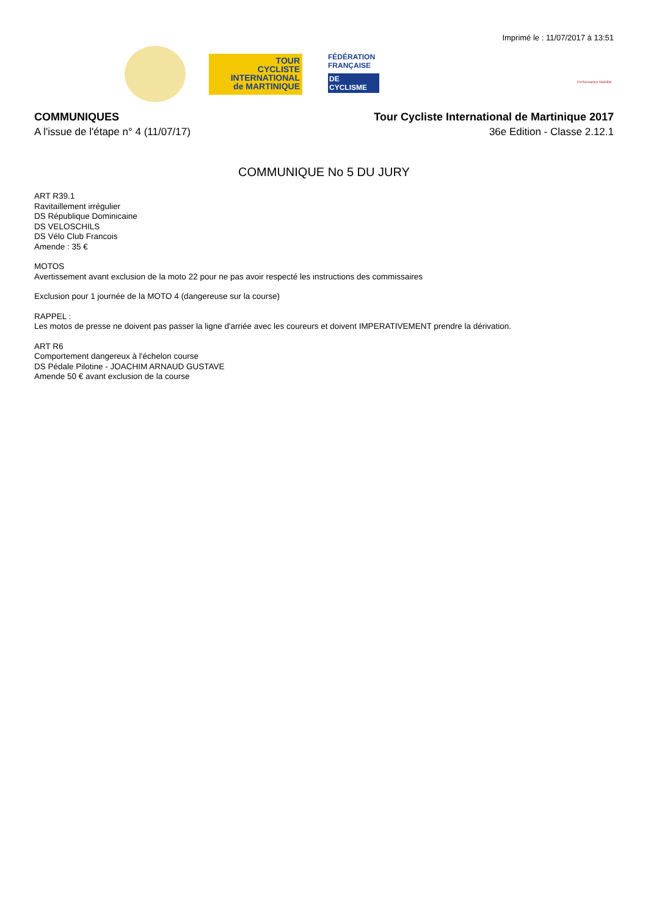Imprimé le : 11/07/2017 à 13:51
TOUR
CYCLISTE
INTERNATIONAL
de MARTINIQUE
FÉDÉRATION
FRANÇAISE
DE CYCLISME
Performance Mobilité
COMMUNIQUES
A l'issue de l'étape n° 4 (11/07/17)
Tour Cycliste International de Martinique 2017
36e Edition - Classe 2.12.1
COMMUNIQUE No 5 DU JURY
ART R39.1
Ravitaillement irrégulier
DS République Dominicaine
DS VELOSCHILS
DS Vélo Club Francois
Amende : 35 €
MOTOS
Avertissement avant exclusion de la moto 22 pour ne pas avoir respecté les instructions des commissaires
Exclusion pour 1 journée de la MOTO 4 (dangereuse sur la course)
RAPPEL :
Les motos de presse ne doivent pas passer la ligne d'arriée avec les coureurs et doivent IMPERATIVEMENT prendre la dérivation.
ART R6
Comportement dangereux à l'échelon course
DS Pédale Pilotine - JOACHIM ARNAUD GUSTAVE
Amende 50 € avant exclusion de la course